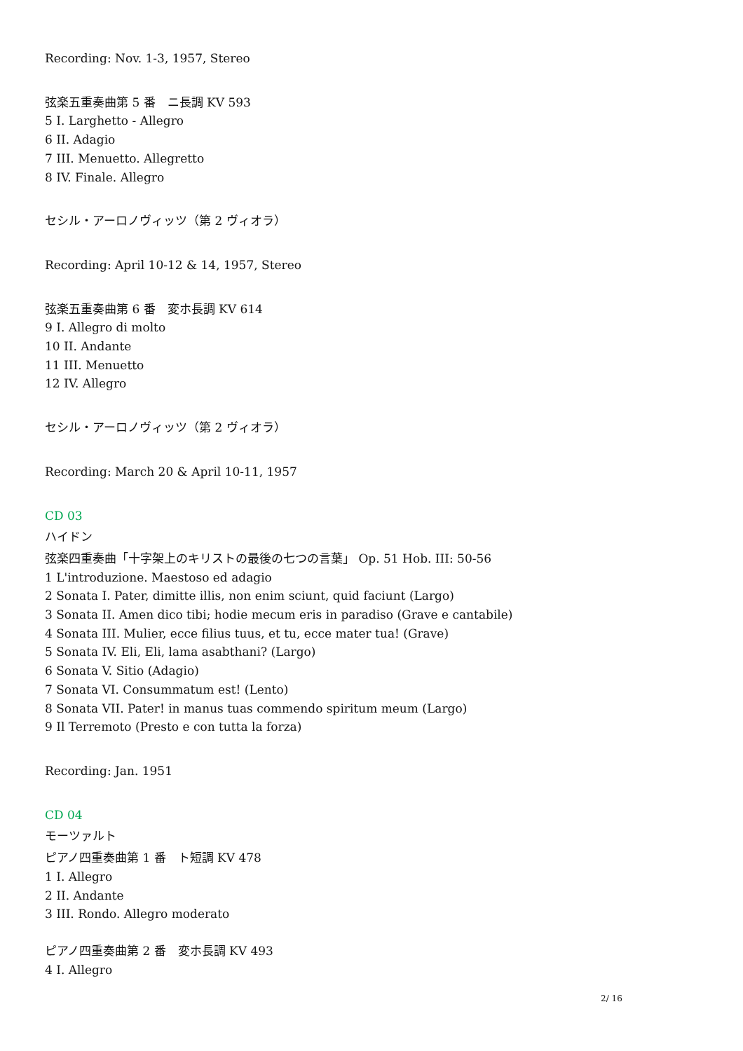Recording: Nov. 1-3, 1957, Stereo
弦楽五重奏曲第 5 番　ニ長調 KV 593
5 I. Larghetto - Allegro
6 II. Adagio
7 III. Menuetto. Allegretto
8 IV. Finale. Allegro
セシル・アーロノヴィッツ（第 2 ヴィオラ）
Recording: April 10-12 & 14, 1957, Stereo
弦楽五重奏曲第 6 番　変ホ長調 KV 614
9 I. Allegro di molto
10 II. Andante
11 III. Menuetto
12 IV. Allegro
セシル・アーロノヴィッツ（第 2 ヴィオラ）
Recording: March 20 & April 10-11, 1957
CD 03
ハイドン
弦楽四重奏曲「十字架上のキリストの最後の七つの言葉」 Op. 51 Hob. III: 50-56
1 L'introduzione. Maestoso ed adagio
2 Sonata I. Pater, dimitte illis, non enim sciunt, quid faciunt (Largo)
3 Sonata II. Amen dico tibi; hodie mecum eris in paradiso (Grave e cantabile)
4 Sonata III. Mulier, ecce filius tuus, et tu, ecce mater tua! (Grave)
5 Sonata IV. Eli, Eli, lama asabthani? (Largo)
6 Sonata V. Sitio (Adagio)
7 Sonata VI. Consummatum est! (Lento)
8 Sonata VII. Pater! in manus tuas commendo spiritum meum (Largo)
9 Il Terremoto (Presto e con tutta la forza)
Recording: Jan. 1951
CD 04
モーツァルト
ピアノ四重奏曲第 1 番　ト短調 KV 478
1 I. Allegro
2 II. Andante
3 III. Rondo. Allegro moderato
ピアノ四重奏曲第 2 番　変ホ長調 KV 493
4 I. Allegro
2/ 16